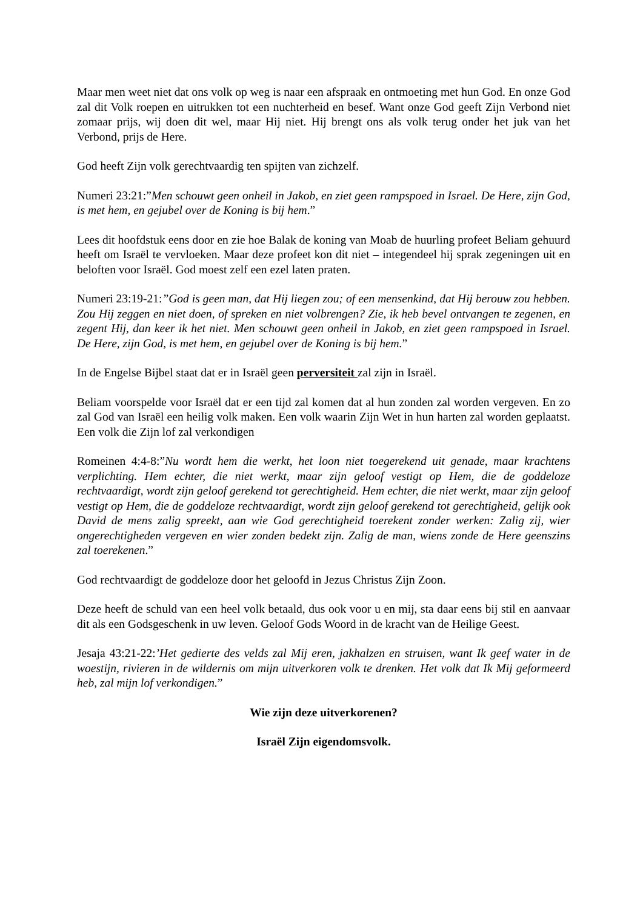Maar men weet niet dat ons volk op weg is naar een afspraak en ontmoeting met hun God. En onze God zal dit Volk roepen en uitrukken tot een nuchterheid en besef. Want onze God geeft Zijn Verbond niet zomaar prijs, wij doen dit wel, maar Hij niet. Hij brengt ons als volk terug onder het juk van het Verbond, prijs de Here.
God heeft Zijn volk gerechtvaardig ten spijten van zichzelf.
Numeri 23:21:”Men schouwt geen onheil in Jakob, en ziet geen rampspoed in Israel. De Here, zijn God, is met hem, en gejubel over de Koning is bij hem.”
Lees dit hoofdstuk eens door en zie hoe Balak de koning van Moab de huurling profeet Beliam gehuurd heeft om Israël te vervloeken. Maar deze profeet kon dit niet – integendeel hij sprak zegeningen uit en beloften voor Israël. God moest zelf een ezel laten praten.
Numeri 23:19-21:”God is geen man, dat Hij liegen zou; of een mensenkind, dat Hij berouw zou hebben. Zou Hij zeggen en niet doen, of spreken en niet volbrengen? Zie, ik heb bevel ontvangen te zegenen, en zegent Hij, dan keer ik het niet. Men schouwt geen onheil in Jakob, en ziet geen rampspoed in Israel. De Here, zijn God, is met hem, en gejubel over de Koning is bij hem.”
In de Engelse Bijbel staat dat er in Israël geen perversiteit zal zijn in Israël.
Beliam voorspelde voor Israël dat er een tijd zal komen dat al hun zonden zal worden vergeven. En zo zal God van Israël een heilig volk maken. Een volk waarin Zijn Wet in hun harten zal worden geplaatst. Een volk die Zijn lof zal verkondigen
Romeinen 4:4-8:”Nu wordt hem die werkt, het loon niet toegerekend uit genade, maar krachtens verplichting. Hem echter, die niet werkt, maar zijn geloof vestigt op Hem, die de goddeloze rechtvaardigt, wordt zijn geloof gerekend tot gerechtigheid. Hem echter, die niet werkt, maar zijn geloof vestigt op Hem, die de goddeloze rechtvaardigt, wordt zijn geloof gerekend tot gerechtigheid, gelijk ook David de mens zalig spreekt, aan wie God gerechtigheid toerekent zonder werken: Zalig zij, wier ongerechtigheden vergeven en wier zonden bedekt zijn. Zalig de man, wiens zonde de Here geenszins zal toerekenen.”
God rechtvaardigt de goddeloze door het geloofd in Jezus Christus Zijn Zoon.
Deze heeft de schuld van een heel volk betaald, dus ook voor u en mij, sta daar eens bij stil en aanvaar dit als een Godsgeschenk in uw leven. Geloof Gods Woord in de kracht van de Heilige Geest.
Jesaja 43:21-22:’Het gedierte des velds zal Mij eren, jakhalzen en struisen, want Ik geef water in de woestijn, rivieren in de wildernis om mijn uitverkoren volk te drenken. Het volk dat Ik Mij geformeerd heb, zal mijn lof verkondigen.”
Wie zijn deze uitverkorenen?
Israël Zijn eigendomsvolk.